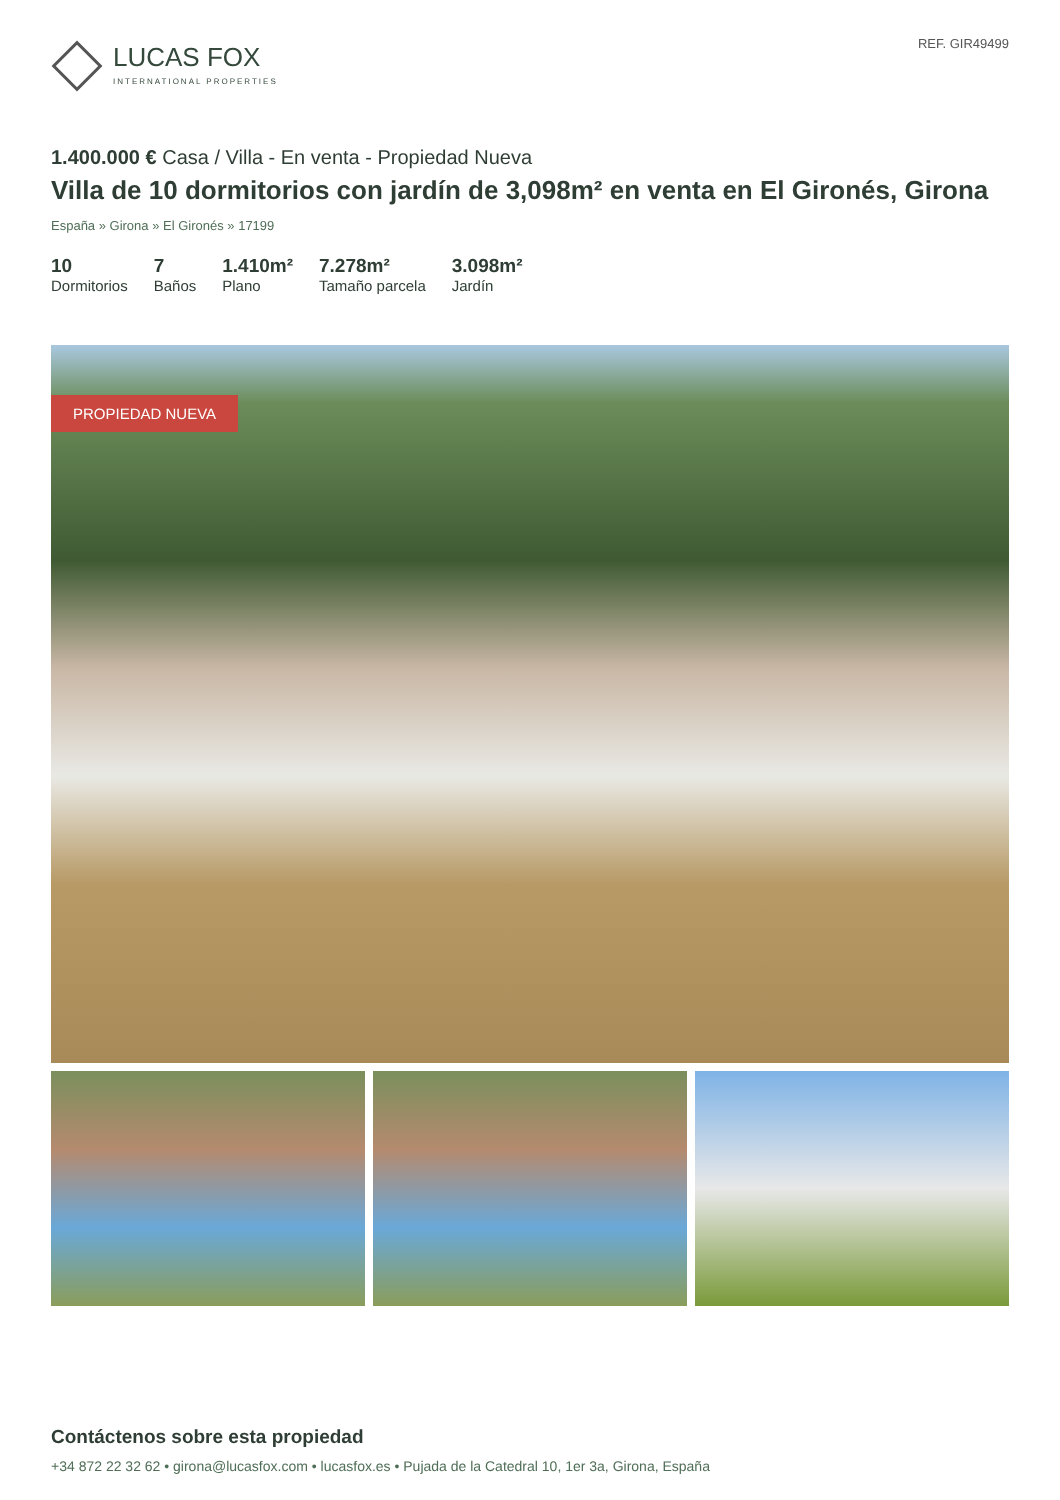LUCAS FOX
INTERNATIONAL PROPERTIES
REF. GIR49499
1.400.000 € Casa / Villa - En venta - Propiedad Nueva
Villa de 10 dormitorios con jardín de 3,098m² en venta en El Gironés, Girona
España » Girona » El Gironés » 17199
10
Dormitorios
7
Baños
1.410m²
Plano
7.278m²
Tamaño parcela
3.098m²
Jardín
PROPIEDAD NUEVA
Contáctenos sobre esta propiedad
+34 872 22 32 62 • girona@lucasfox.com • lucasfox.es • Pujada de la Catedral 10, 1er 3a, Girona, España